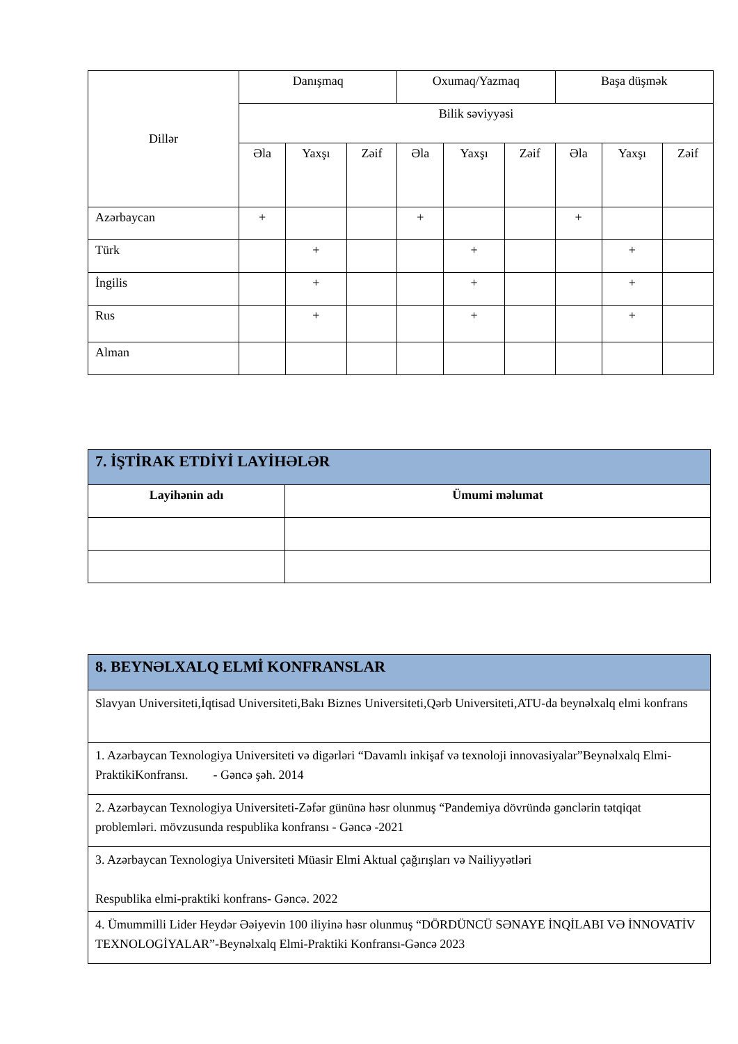| Dillər | Danışmaq | | | Oxumaq/Yazmaq | | | Başa düşmək | | |
| | Bilik səviyyəsi | | | | | | | | |
| | Əla | Yaxşı | Zəif | Əla | Yaxşı | Zəif | Əla | Yaxşı | Zəif |
| Azərbaycan | + | | | + | | | + | | |
| Türk | | + | | | + | | | + | |
| İngilis | | + | | | + | | | + | |
| Rus | | + | | | + | | | + | |
| Alman | | | | | | | | | |
| 7. İŞTİRAK ETDİYİ LAYİHƏLƏR | |
| Layihənin adı | Ümumi məlumat |
| 8. BEYNƏLXALQ ELMİ KONFRANSLAR |
| Slavyan Universiteti,İqtisad Universiteti,Bakı Biznes Universiteti,Qərb Universiteti,ATU-da beynəlxalq elmi konfrans |
| 1. Azərbaycan Texnologiya Universiteti və digərləri “Davamlı inkişaf və texnoloji innovasiyalar”Beynəlxalq Elmi-PraktikiKonfransı. - Gəncə şəh. 2014 |
| 2. Azərbaycan Texnologiya Universiteti-Zəfər gününə həsr olunmuş “Pandemiya dövründə gənclərin tətqiqat problemləri. mövzusunda respublika konfransı - Gəncə -2021 |
| 3. Azərbaycan Texnologiya Universiteti Müasir Elmi Aktual çağırışları və Nailiyyətləri Respublika elmi-praktiki konfrans- Gəncə. 2022 |
| 4. Ümummilli Lider Heydər Əəiyevin 100 iliyinə həsr olunmuş “DÖRDÜNCÜ SƏNAYE İNQİLABI VƏ İNNOVATİV TEXNOLOGİYALAR”-Beynəlxalq Elmi-Praktiki Konfransı-Gəncə 2023 |